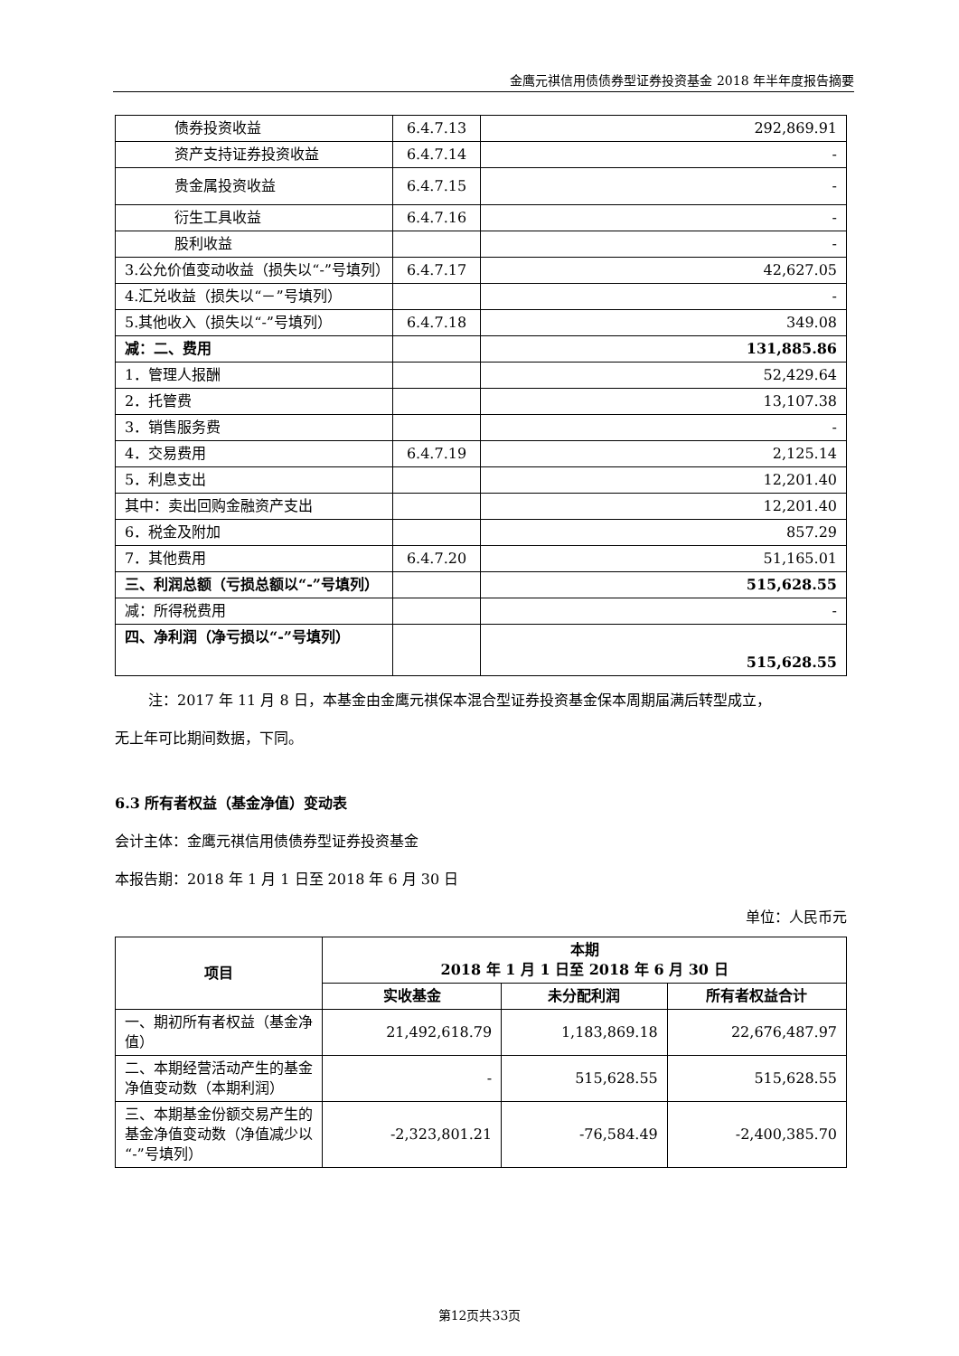金鹰元祺信用债债券型证券投资基金 2018 年半年度报告摘要
| 债券投资收益 | 6.4.7.13 | 292,869.91 |
| 资产支持证券投资收益 | 6.4.7.14 | - |
| 贵金属投资收益 | 6.4.7.15 | - |
| 衍生工具收益 | 6.4.7.16 | - |
| 股利收益 | | - |
| 3.公允价值变动收益（损失以“-”号填列） | 6.4.7.17 | 42,627.05 |
| 4.汇兑收益（损失以“－”号填列） | | - |
| 5.其他收入（损失以“-”号填列） | 6.4.7.18 | 349.08 |
| 减：二、费用 | | 131,885.86 |
| 1．管理人报酬 | | 52,429.64 |
| 2．托管费 | | 13,107.38 |
| 3．销售服务费 | | - |
| 4．交易费用 | 6.4.7.19 | 2,125.14 |
| 5．利息支出 | | 12,201.40 |
| 其中：卖出回购金融资产支出 | | 12,201.40 |
| 6．税金及附加 | | 857.29 |
| 7．其他费用 | 6.4.7.20 | 51,165.01 |
| 三、利润总额（亏损总额以“-”号填列） | | 515,628.55 |
| 减：所得税费用 | | - |
| 四、净利润（净亏损以“-”号填列） | | 515,628.55 |
注：2017 年 11 月 8 日，本基金由金鹰元祺保本混合型证券投资基金保本周期届满后转型成立，
无上年可比期间数据，下同。
6.3 所有者权益（基金净值）变动表
会计主体：金鹰元祺信用债债券型证券投资基金
本报告期：2018 年 1 月 1 日至 2018 年 6 月 30 日
单位：人民币元
| 项目 | 本期 2018 年 1 月 1 日至 2018 年 6 月 30 日 | | |
| --- | --- | --- | --- |
| | 实收基金 | 未分配利润 | 所有者权益合计 |
| 一、期初所有者权益（基金净值） | 21,492,618.79 | 1,183,869.18 | 22,676,487.97 |
| 二、本期经营活动产生的基金净值变动数（本期利润） | - | 515,628.55 | 515,628.55 |
| 三、本期基金份额交易产生的基金净值变动数（净值减少以“-”号填列） | -2,323,801.21 | -76,584.49 | -2,400,385.70 |
第12页共33页